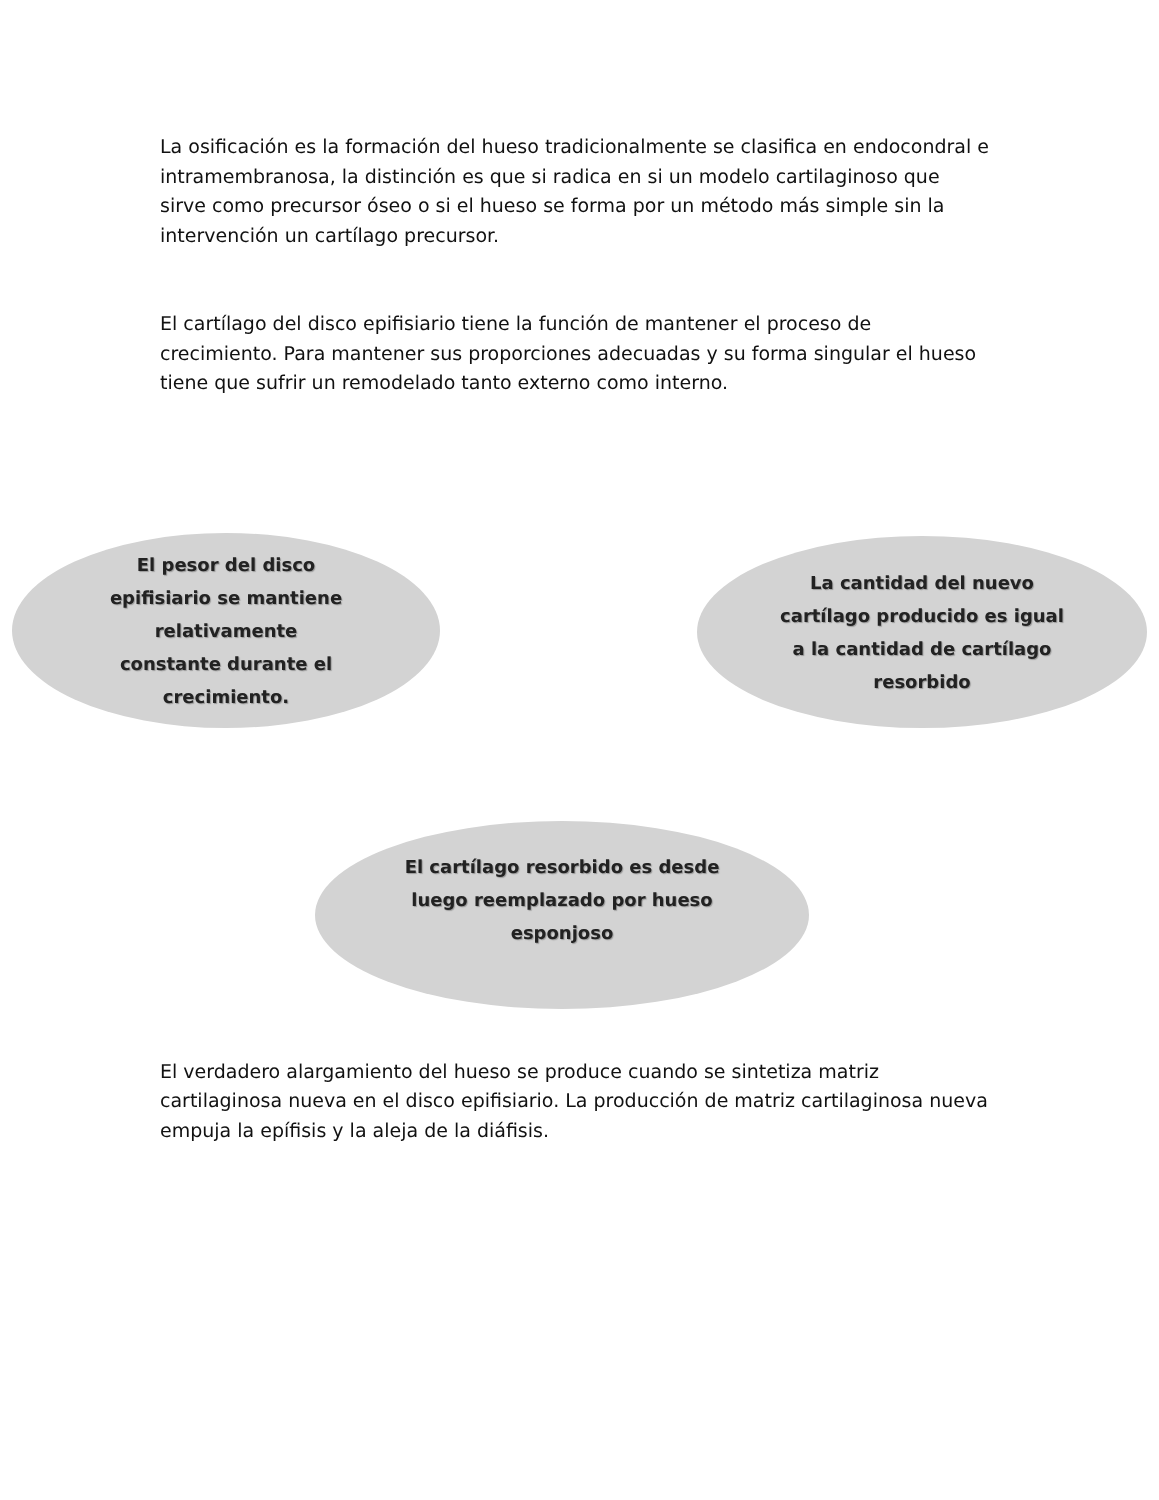La osificación es la formación del hueso tradicionalmente se clasifica en endocondral e intramembranosa, la distinción es que si radica en si un modelo cartilaginoso que sirve como precursor óseo o si el hueso se forma por un método más simple sin la intervención un cartílago precursor.
El cartílago del disco epifisiario tiene la función de mantener el proceso de crecimiento. Para mantener sus proporciones adecuadas y su forma singular el hueso tiene que sufrir un remodelado tanto externo como interno.
El pesor del disco epifisiario se mantiene relativamente constante durante el crecimiento.
La cantidad del nuevo cartílago producido es igual a la cantidad de cartílago resorbido
El cartílago resorbido es desde luego reemplazado por hueso esponjoso
El verdadero alargamiento del hueso se produce cuando se sintetiza matriz cartilaginosa nueva en el disco epifisiario. La producción de matriz cartilaginosa nueva empuja la epífisis y la aleja de la diáfisis.